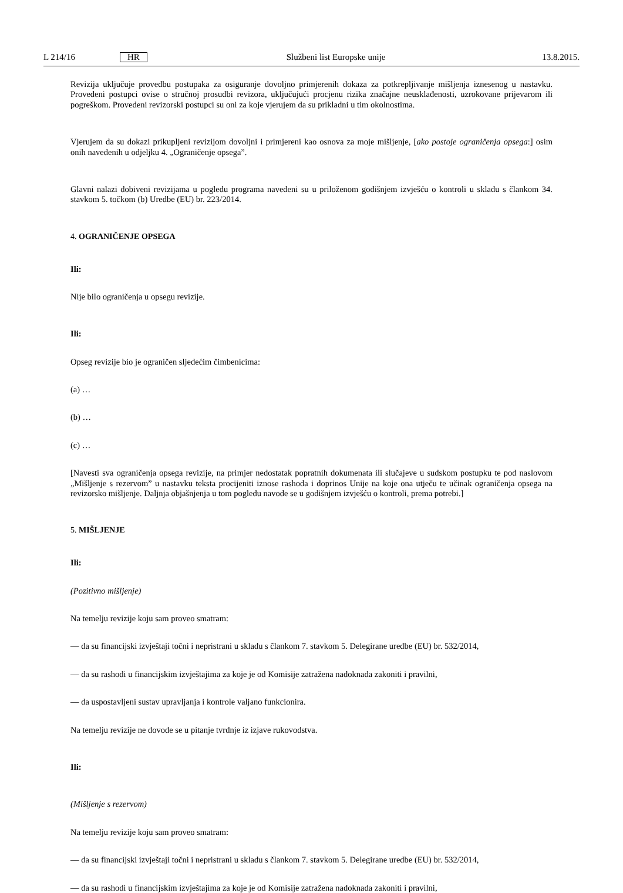L 214/16 HR Službeni list Europske unije 13.8.2015.
Revizija uključuje provedbu postupaka za osiguranje dovoljno primjerenih dokaza za potkrepljivanje mišljenja iznesenog u nastavku. Provedeni postupci ovise o stručnoj prosudbi revizora, uključujući procjenu rizika značajne neusklađenosti, uzrokovane prijevarom ili pogreškom. Provedeni revizorski postupci su oni za koje vjerujem da su prikladni u tim okolnostima.
Vjerujem da su dokazi prikupljeni revizijom dovoljni i primjereni kao osnova za moje mišljenje, [ako postoje ograničenja opsega:] osim onih navedenih u odjeljku 4. „Ograničenje opsega”.
Glavni nalazi dobiveni revizijama u pogledu programa navedeni su u priloženom godišnjem izvješću o kontroli u skladu s člankom 34. stavkom 5. točkom (b) Uredbe (EU) br. 223/2014.
4. OGRANIČENJE OPSEGA
Ili:
Nije bilo ograničenja u opsegu revizije.
Ili:
Opseg revizije bio je ograničen sljedećim čimbenicima:
(a) …
(b) …
(c) …
[Navesti sva ograničenja opsega revizije, na primjer nedostatak popratnih dokumenata ili slučajeve u sudskom postupku te pod naslovom „Mišljenje s rezervom” u nastavku teksta procijeniti iznose rashoda i doprinos Unije na koje ona utječu te učinak ograničenja opsega na revizorsko mišljenje. Daljnja objašnjenja u tom pogledu navode se u godišnjem izvješću o kontroli, prema potrebi.]
5. MIŠLJENJE
Ili:
(Pozitivno mišljenje)
Na temelju revizije koju sam proveo smatram:
— da su financijski izvještaji točni i nepristrani u skladu s člankom 7. stavkom 5. Delegirane uredbe (EU) br. 532/2014,
— da su rashodi u financijskim izvještajima za koje je od Komisije zatražena nadoknada zakoniti i pravilni,
— da uspostavljeni sustav upravljanja i kontrole valjano funkcionira.
Na temelju revizije ne dovode se u pitanje tvrdnje iz izjave rukovodstva.
Ili:
(Mišljenje s rezervom)
Na temelju revizije koju sam proveo smatram:
— da su financijski izvještaji točni i nepristrani u skladu s člankom 7. stavkom 5. Delegirane uredbe (EU) br. 532/2014,
— da su rashodi u financijskim izvještajima za koje je od Komisije zatražena nadoknada zakoniti i pravilni,